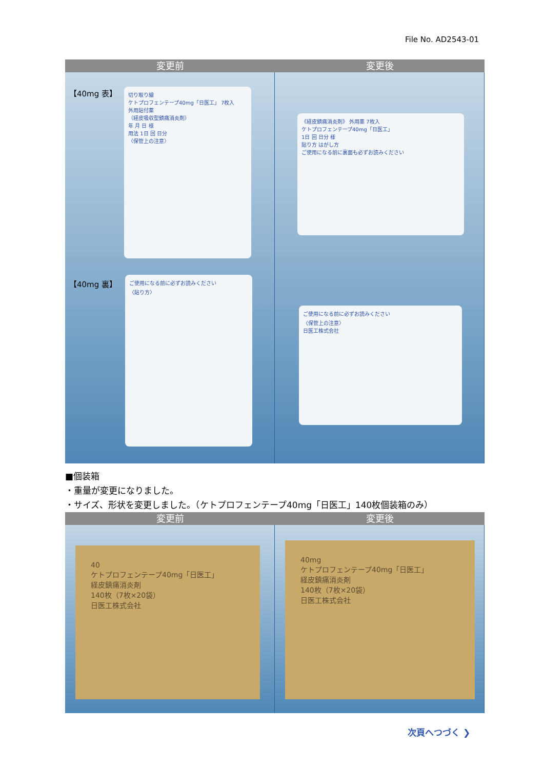File No. AD2543-01
変更前 変更後
【40mg 表】
切り取り線
ケトプロフェンテープ40mg「日医工」 7枚入
外用貼付薬
（経皮吸収型鎮痛消炎剤）
年 月 日 様
用法 1日 回 日分
〈保管上の注意〉
【40mg 裏】
ご使用になる前に必ずお読みください
〈貼り方〉
《経皮鎮痛消炎剤》 外用薬 7枚入
ケトプロフェンテープ40mg「日医工」
1日 回 日分 様
貼り方 はがし方
ご使用になる前に裏面も必ずお読みください
ご使用になる前に必ずお読みください
〈保管上の注意〉
日医工株式会社
■個装箱
・重量が変更になりました。
・サイズ、形状を変更しました。（ケトプロフェンテープ40mg「日医工」140枚個装箱のみ）
変更前 変更後
40
ケトプロフェンテープ40mg「日医工」
経皮鎮痛消炎剤
140枚（7枚×20袋）
日医工株式会社
40mg
ケトプロフェンテープ40mg「日医工」
経皮鎮痛消炎剤
140枚（7枚×20袋）
日医工株式会社
次頁へつづく ❯